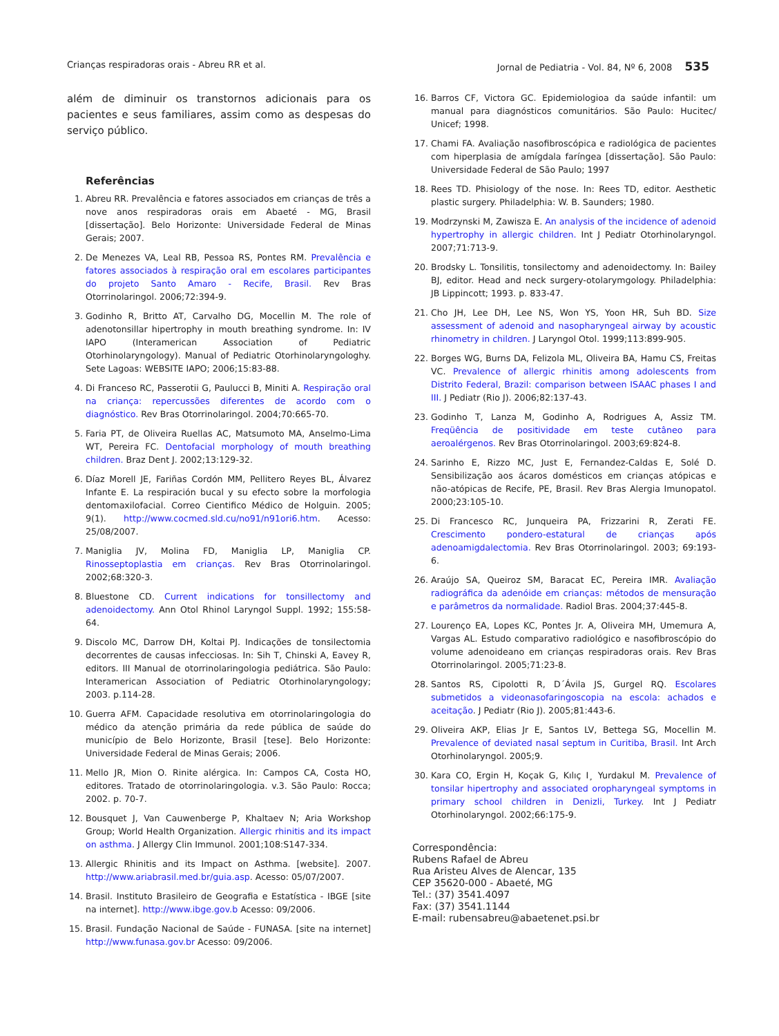Crianças respiradoras orais - Abreu RR et al. Jornal de Pediatria - Vol. 84, Nº 6, 2008 535
além de diminuir os transtornos adicionais para os pacientes e seus familiares, assim como as despesas do serviço público.
Referências
1. Abreu RR. Prevalência e fatores associados em crianças de três a nove anos respiradoras orais em Abaeté - MG, Brasil [dissertação]. Belo Horizonte: Universidade Federal de Minas Gerais; 2007.
2. De Menezes VA, Leal RB, Pessoa RS, Pontes RM. Prevalência e fatores associados à respiração oral em escolares participantes do projeto Santo Amaro - Recife, Brasil. Rev Bras Otorrinolaringol. 2006;72:394-9.
3. Godinho R, Britto AT, Carvalho DG, Mocellin M. The role of adenotonsillar hipertrophy in mouth breathing syndrome. In: IV IAPO (Interamerican Association of Pediatric Otorhinolaryngology). Manual of Pediatric Otorhinolaryngologhy. Sete Lagoas: WEBSITE IAPO; 2006;15:83-88.
4. Di Franceso RC, Passerotii G, Paulucci B, Miniti A. Respiração oral na criança: repercussões diferentes de acordo com o diagnóstico. Rev Bras Otorrinolaringol. 2004;70:665-70.
5. Faria PT, de Oliveira Ruellas AC, Matsumoto MA, Anselmo-Lima WT, Pereira FC. Dentofacial morphology of mouth breathing children. Braz Dent J. 2002;13:129-32.
6. Díaz Morell JE, Fariñas Cordón MM, Pellitero Reyes BL, Álvarez Infante E. La respiración bucal y su efecto sobre la morfologia dentomaxilofacial. Correo Cientifico Médico de Holguin. 2005; 9(1). http://www.cocmed.sld.cu/no91/n91ori6.htm. Acesso: 25/08/2007.
7. Maniglia JV, Molina FD, Maniglia LP, Maniglia CP. Rinosseptoplastia em crianças. Rev Bras Otorrinolaringol. 2002;68:320-3.
8. Bluestone CD. Current indications for tonsillectomy and adenoidectomy. Ann Otol Rhinol Laryngol Suppl. 1992; 155:58-64.
9. Discolo MC, Darrow DH, Koltai PJ. Indicações de tonsilectomia decorrentes de causas infecciosas. In: Sih T, Chinski A, Eavey R, editors. III Manual de otorrinolaringologia pediátrica. São Paulo: Interamerican Association of Pediatric Otorhinolaryngology; 2003. p.114-28.
10. Guerra AFM. Capacidade resolutiva em otorrinolaringologia do médico da atenção primária da rede pública de saúde do município de Belo Horizonte, Brasil [tese]. Belo Horizonte: Universidade Federal de Minas Gerais; 2006.
11. Mello JR, Mion O. Rinite alérgica. In: Campos CA, Costa HO, editores. Tratado de otorrinolaringologia. v.3. São Paulo: Rocca; 2002. p. 70-7.
12. Bousquet J, Van Cauwenberge P, Khaltaev N; Aria Workshop Group; World Health Organization. Allergic rhinitis and its impact on asthma. J Allergy Clin Immunol. 2001;108:S147-334.
13. Allergic Rhinitis and its Impact on Asthma. [website]. 2007. http://www.ariabrasil.med.br/guia.asp. Acesso: 05/07/2007.
14. Brasil. Instituto Brasileiro de Geografia e Estatística - IBGE [site na internet]. http://www.ibge.gov.b Acesso: 09/2006.
15. Brasil. Fundação Nacional de Saúde - FUNASA. [site na internet] http://www.funasa.gov.br Acesso: 09/2006.
16. Barros CF, Victora GC. Epidemiologioa da saúde infantil: um manual para diagnósticos comunitários. São Paulo: Hucitec/ Unicef; 1998.
17. Chami FA. Avaliação nasofibroscópica e radiológica de pacientes com hiperplasia de amígdala faríngea [dissertação]. São Paulo: Universidade Federal de São Paulo; 1997
18. Rees TD. Phisiology of the nose. In: Rees TD, editor. Aesthetic plastic surgery. Philadelphia: W. B. Saunders; 1980.
19. Modrzynski M, Zawisza E. An analysis of the incidence of adenoid hypertrophy in allergic children. Int J Pediatr Otorhinolaryngol. 2007;71:713-9.
20. Brodsky L. Tonsilitis, tonsilectomy and adenoidectomy. In: Bailey BJ, editor. Head and neck surgery-otolarymgology. Philadelphia: JB Lippincott; 1993. p. 833-47.
21. Cho JH, Lee DH, Lee NS, Won YS, Yoon HR, Suh BD. Size assessment of adenoid and nasopharyngeal airway by acoustic rhinometry in children. J Laryngol Otol. 1999;113:899-905.
22. Borges WG, Burns DA, Felizola ML, Oliveira BA, Hamu CS, Freitas VC. Prevalence of allergic rhinitis among adolescents from Distrito Federal, Brazil: comparison between ISAAC phases I and III. J Pediatr (Rio J). 2006;82:137-43.
23. Godinho T, Lanza M, Godinho A, Rodrigues A, Assiz TM. Freqüência de positividade em teste cutâneo para aeroalérgenos. Rev Bras Otorrinolaringol. 2003;69:824-8.
24. Sarinho E, Rizzo MC, Just E, Fernandez-Caldas E, Solé D. Sensibilização aos ácaros domésticos em crianças atópicas e não-atópicas de Recife, PE, Brasil. Rev Bras Alergia Imunopatol. 2000;23:105-10.
25. Di Francesco RC, Junqueira PA, Frizzarini R, Zerati FE. Crescimento pondero-estatural de crianças após adenoamigdalectomia. Rev Bras Otorrinolaringol. 2003; 69:193-6.
26. Araújo SA, Queiroz SM, Baracat EC, Pereira IMR. Avaliação radiográfica da adenóide em crianças: métodos de mensuração e parâmetros da normalidade. Radiol Bras. 2004;37:445-8.
27. Lourenço EA, Lopes KC, Pontes Jr. A, Oliveira MH, Umemura A, Vargas AL. Estudo comparativo radiológico e nasofibroscópio do volume adenoideano em crianças respiradoras orais. Rev Bras Otorrinolaringol. 2005;71:23-8.
28. Santos RS, Cipolotti R, D´Ávila JS, Gurgel RQ. Escolares submetidos a videonasofaringoscopia na escola: achados e aceitação. J Pediatr (Rio J). 2005;81:443-6.
29. Oliveira AKP, Elias Jr E, Santos LV, Bettega SG, Mocellin M. Prevalence of deviated nasal septum in Curitiba, Brasil. Int Arch Otorhinolaryngol. 2005;9.
30. Kara CO, Ergin H, Koçak G, Kılıç I¸ Yurdakul M. Prevalence of tonsilar hipertrophy and associated oropharyngeal symptoms in primary school children in Denizli, Turkey. Int J Pediatr Otorhinolaryngol. 2002;66:175-9.
Correspondência:
Rubens Rafael de Abreu
Rua Aristeu Alves de Alencar, 135
CEP 35620-000 - Abaeté, MG
Tel.: (37) 3541.4097
Fax: (37) 3541.1144
E-mail: rubensabreu@abaetenet.psi.br